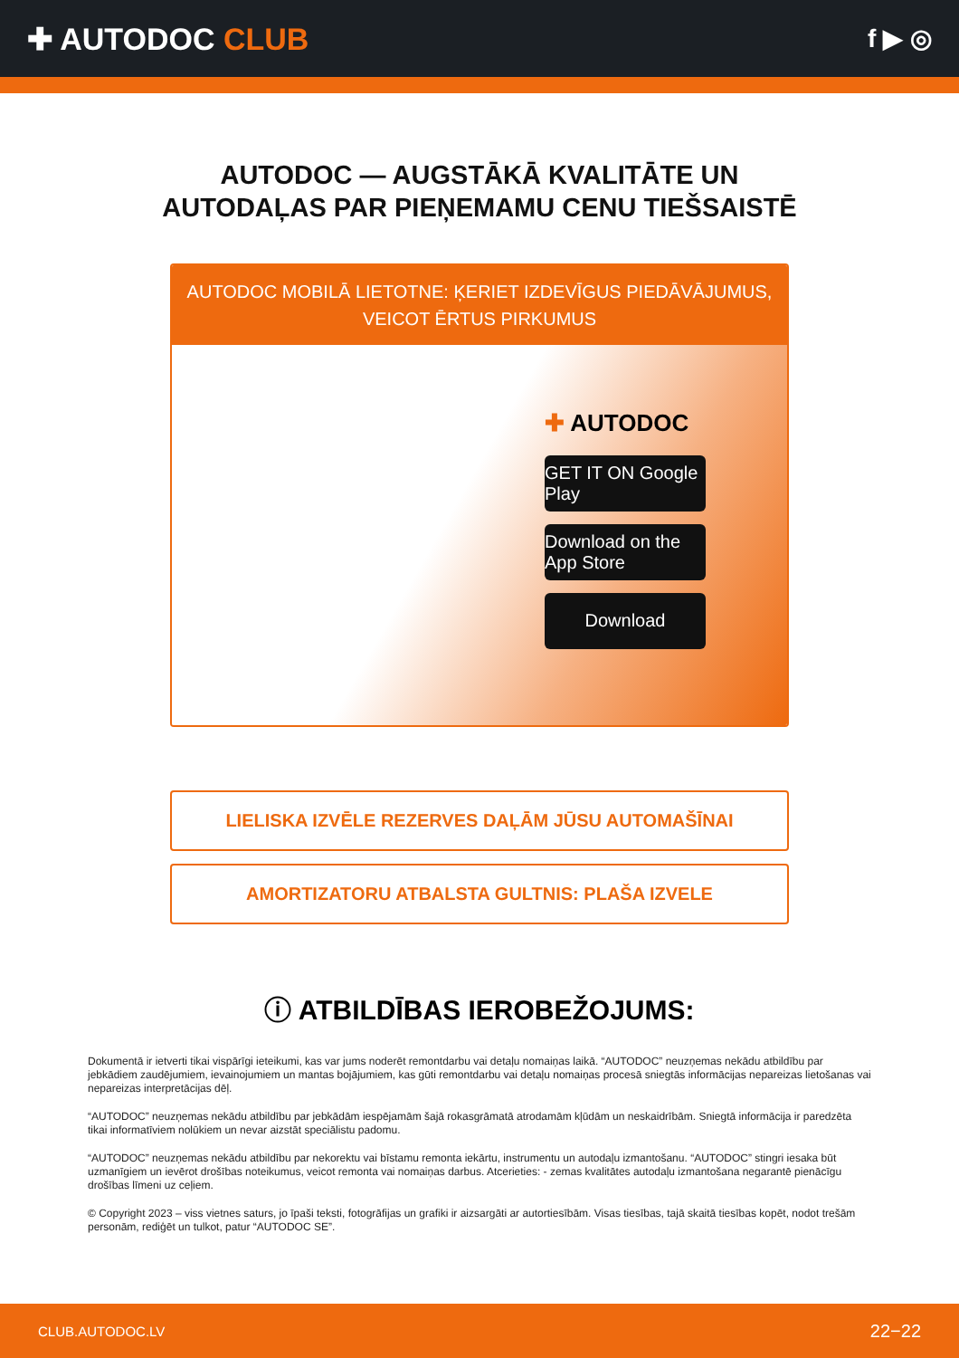✚ AUTODOC CLUB
f ▶ ◎
AUTODOC — AUGSTĀKĀ KVALITĀTE UN
AUTODAĻAS PAR PIEŅEMAMU CENU TIEŠSAISTĒ
AUTODOC MOBILĀ LIETOTNE: ĶERIET IZDEVĪGUS PIEDĀVĀJUMUS,
VEICOT ĒRTUS PIRKUMUS
✚ AUTODOC
GET IT ON Google Play
Download on the App Store
Download
LIELISKA IZVĒLE REZERVES DAĻĀM JŪSU AUTOMAŠĪNAI
AMORTIZATORU ATBALSTA GULTNIS: PLAŠA IZVELE
ⓘ ATBILDĪBAS IEROBEŽOJUMS:
Dokumentā ir ietverti tikai vispārīgi ieteikumi, kas var jums noderēt remontdarbu vai detaļu nomaiņas laikā. “AUTODOC” neuzņemas nekādu atbildību par jebkādiem zaudējumiem, ievainojumiem un mantas bojājumiem, kas gūti remontdarbu vai detaļu nomaiņas procesā sniegtās informācijas nepareizas lietošanas vai nepareizas interpretācijas dēļ.
“AUTODOC” neuzņemas nekādu atbildību par jebkādām iespējamām šajā rokasgrāmatā atrodamām kļūdām un neskaidrībām. Sniegtā informācija ir paredzēta tikai informatīviem nolūkiem un nevar aizstāt speciālistu padomu.
“AUTODOC” neuzņemas nekādu atbildību par nekorektu vai bīstamu remonta iekārtu, instrumentu un autodaļu izmantošanu. “AUTODOC” stingri iesaka būt uzmanīgiem un ievērot drošības noteikumus, veicot remonta vai nomaiņas darbus. Atcerieties: - zemas kvalitātes autodaļu izmantošana negarantē pienācīgu drošības līmeni uz ceļiem.
© Copyright 2023 – viss vietnes saturs, jo īpaši teksti, fotogrāfijas un grafiki ir aizsargāti ar autortiesībām. Visas tiesības, tajā skaitā tiesības kopēt, nodot trešām personām, rediģēt un tulkot, patur “AUTODOC SE”.
CLUB.AUTODOC.LV 22−22